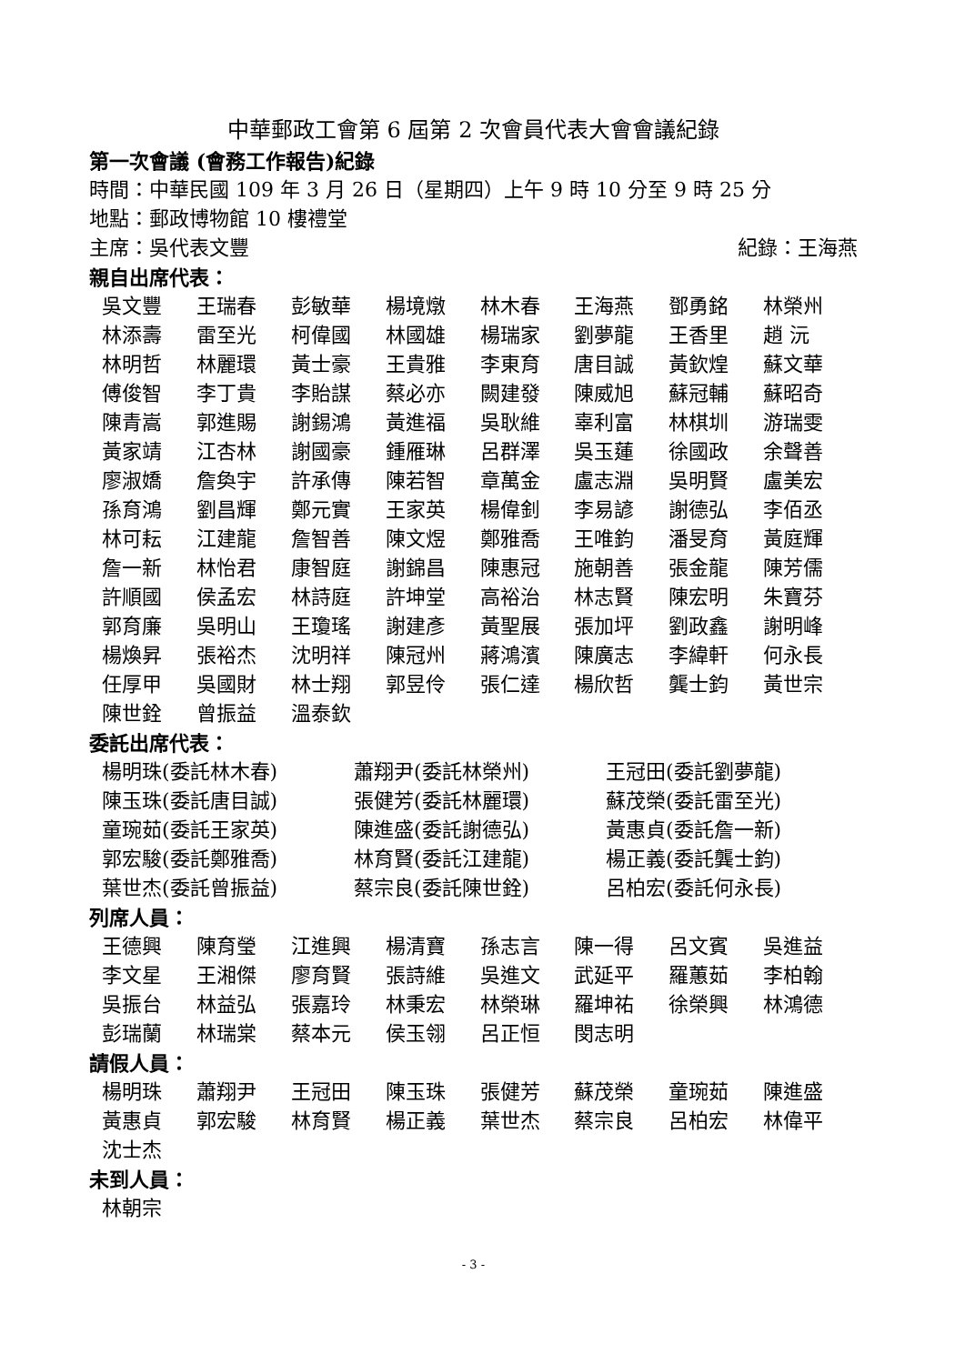中華郵政工會第 6 屆第 2 次會員代表大會會議紀錄
第一次會議 (會務工作報告)紀錄
時間：中華民國 109 年 3 月 26 日（星期四）上午 9 時 10 分至 9 時 25 分
地點：郵政博物館 10 樓禮堂
主席：吳代表文豐 紀錄：王海燕
親自出席代表：
吳文豐 王瑞春 彭敏華 楊境燉 林木春 王海燕 鄧勇銘 林榮州 林添壽 雷至光 柯偉國 林國雄 楊瑞家 劉夢龍 王香里 趙 沅 林明哲 林麗環 黃士豪 王貴雅 李東育 唐目誠 黃欽煌 蘇文華 傅俊智 李丁貴 李貽謀 蔡必亦 闕建發 陳威旭 蘇冠輔 蘇昭奇 陳青嵩 郭進賜 謝錫鴻 黃進福 吳耿維 辜利富 林棋圳 游瑞雯 黃家靖 江杏林 謝國豪 鍾雁琳 呂群澤 吳玉蓮 徐國政 余聲善 廖淑嬌 詹奐宇 許承傳 陳若智 章萬金 盧志淵 吳明賢 盧美宏 孫育鴻 劉昌輝 鄭元實 王家英 楊偉釗 李易諺 謝德弘 李佰丞 林可耘 江建龍 詹智善 陳文煜 鄭雅喬 王唯鈞 潘旻育 黃庭輝 詹一新 林怡君 康智庭 謝錦昌 陳惠冠 施朝善 張金龍 陳芳儒 許順國 侯孟宏 林詩庭 許坤堂 高裕治 林志賢 陳宏明 朱寶芬 郭育廉 吳明山 王瓊瑤 謝建彥 黃聖展 張加坪 劉政鑫 謝明峰 楊煥昇 張裕杰 沈明祥 陳冠州 蔣鴻濱 陳廣志 李緯軒 何永長 任厚甲 吳國財 林士翔 郭昱伶 張仁達 楊欣哲 龔士鈞 黃世宗 陳世銓 曾振益 溫泰欽
委託出席代表：
楊明珠(委託林木春) 蕭翔尹(委託林榮州) 王冠田(委託劉夢龍) 陳玉珠(委託唐目誠) 張健芳(委託林麗環) 蘇茂榮(委託雷至光) 童琬茹(委託王家英) 陳進盛(委託謝德弘) 黃惠貞(委託詹一新) 郭宏駿(委託鄭雅喬) 林育賢(委託江建龍) 楊正義(委託龔士鈞) 葉世杰(委託曾振益) 蔡宗良(委託陳世銓) 呂柏宏(委託何永長)
列席人員：
王德興 陳育瑩 江進興 楊清寶 孫志言 陳一得 呂文賓 吳進益 李文星 王湘傑 廖育賢 張詩維 吳進文 武延平 羅蕙茹 李柏翰 吳振台 林益弘 張嘉玲 林秉宏 林榮琳 羅坤祐 徐榮興 林鴻德 彭瑞蘭 林瑞棠 蔡本元 侯玉翎 呂正恒 閔志明
請假人員：
楊明珠 蕭翔尹 王冠田 陳玉珠 張健芳 蘇茂榮 童琬茹 陳進盛 黃惠貞 郭宏駿 林育賢 楊正義 葉世杰 蔡宗良 呂柏宏 林偉平 沈士杰
未到人員：
林朝宗
- 3 -